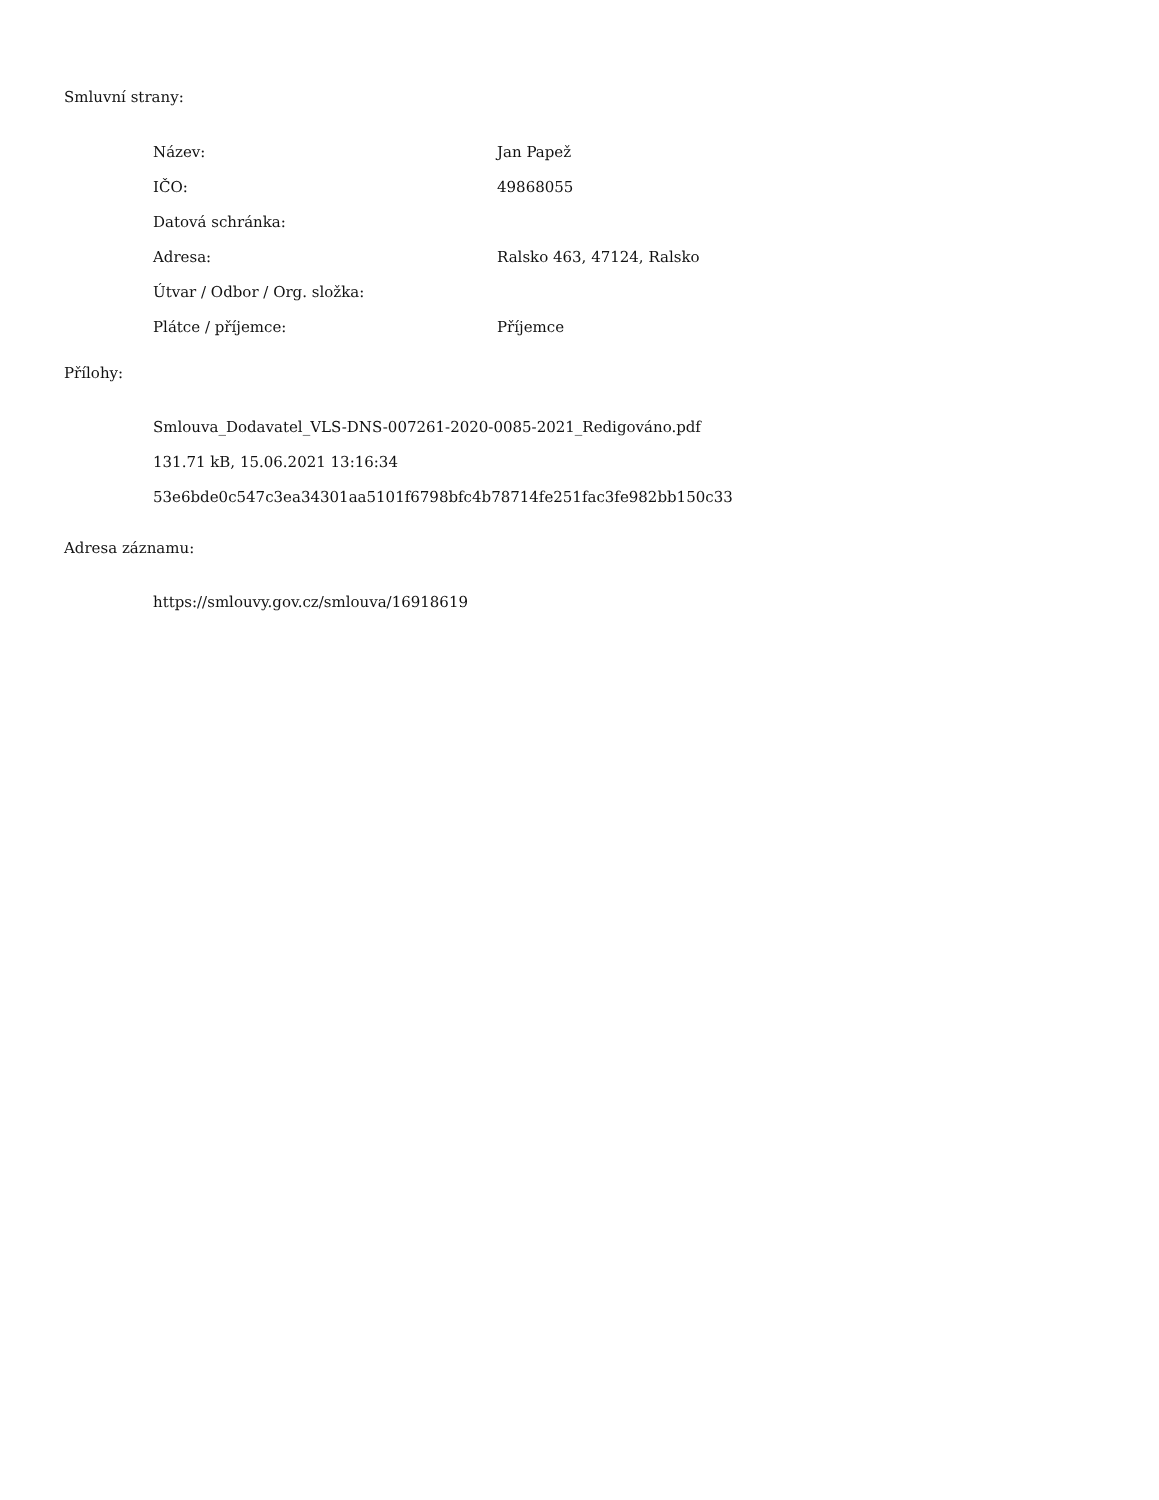Smluvní strany:
| Název: | Jan Papež |
| IČO: | 49868055 |
| Datová schránka: | |
| Adresa: | Ralsko 463, 47124, Ralsko |
| Útvar / Odbor / Org. složka: | |
| Plátce / příjemce: | Příjemce |
Přílohy:
Smlouva_Dodavatel_VLS-DNS-007261-2020-0085-2021_Redigováno.pdf
131.71 kB, 15.06.2021 13:16:34
53e6bde0c547c3ea34301aa5101f6798bfc4b78714fe251fac3fe982bb150c33
Adresa záznamu:
https://smlouvy.gov.cz/smlouva/16918619